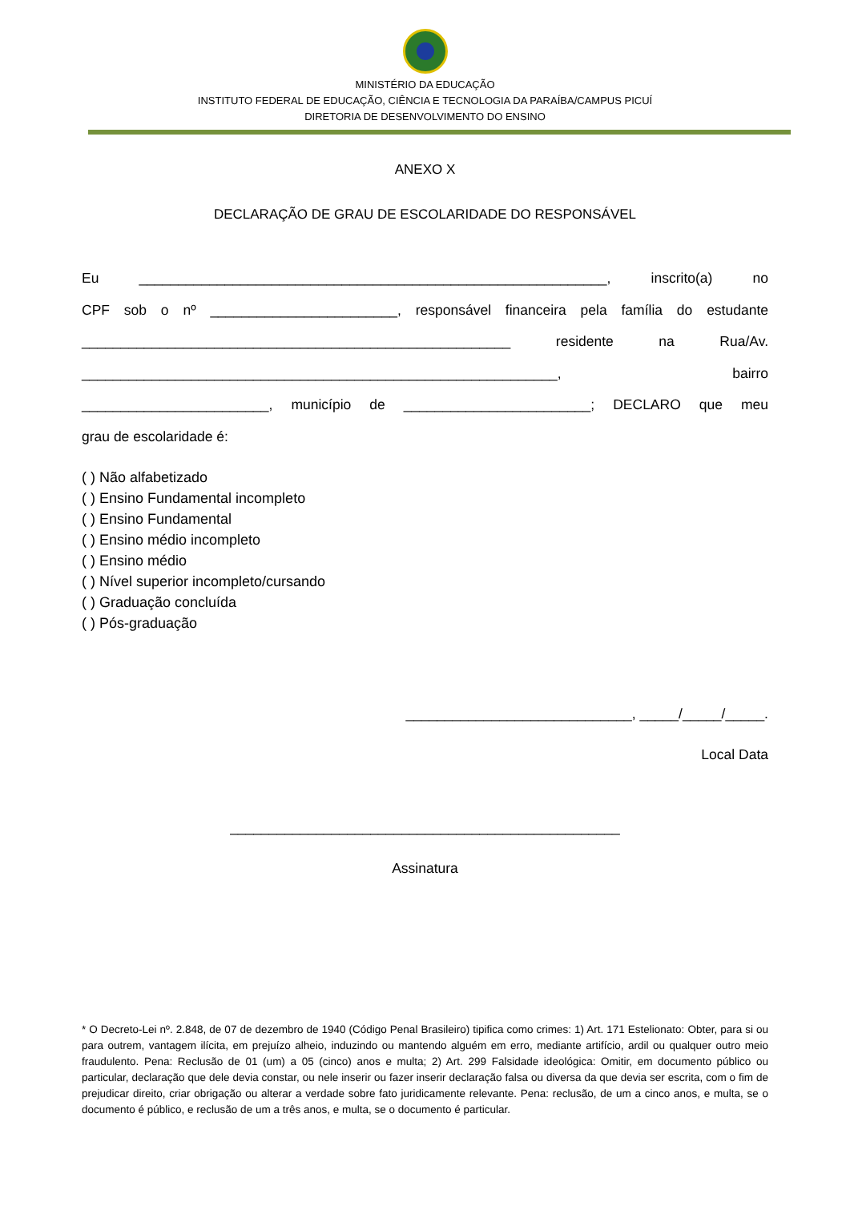MINISTÉRIO DA EDUCAÇÃO
INSTITUTO FEDERAL DE EDUCAÇÃO, CIÊNCIA E TECNOLOGIA DA PARAÍBA/CAMPUS PICUÍ
DIRETORIA DE DESENVOLVIMENTO DO ENSINO
ANEXO X
DECLARAÇÃO DE GRAU DE ESCOLARIDADE DO RESPONSÁVEL
Eu ____________________________________________________________, inscrito(a) no
CPF sob o nº ________________________, responsável financeira pela família do estudante
_______________________________________________________ residente na Rua/Av.
_____________________________________________________________, bairro
________________________, município de ________________________; DECLARO que meu
grau de escolaridade é:
( ) Não alfabetizado
( ) Ensino Fundamental incompleto
( ) Ensino Fundamental
( ) Ensino médio incompleto
( ) Ensino médio
( ) Nível superior incompleto/cursando
( ) Graduação concluída
( ) Pós-graduação
_____________________________, _____/_____/_____.
Local Data
__________________________________________________
Assinatura
* O Decreto-Lei nº. 2.848, de 07 de dezembro de 1940 (Código Penal Brasileiro) tipifica como crimes: 1) Art. 171 Estelionato: Obter, para si ou para outrem, vantagem ilícita, em prejuízo alheio, induzindo ou mantendo alguém em erro, mediante artifício, ardil ou qualquer outro meio fraudulento. Pena: Reclusão de 01 (um) a 05 (cinco) anos e multa; 2) Art. 299 Falsidade ideológica: Omitir, em documento público ou particular, declaração que dele devia constar, ou nele inserir ou fazer inserir declaração falsa ou diversa da que devia ser escrita, com o fim de prejudicar direito, criar obrigação ou alterar a verdade sobre fato juridicamente relevante. Pena: reclusão, de um a cinco anos, e multa, se o documento é público, e reclusão de um a três anos, e multa, se o documento é particular.